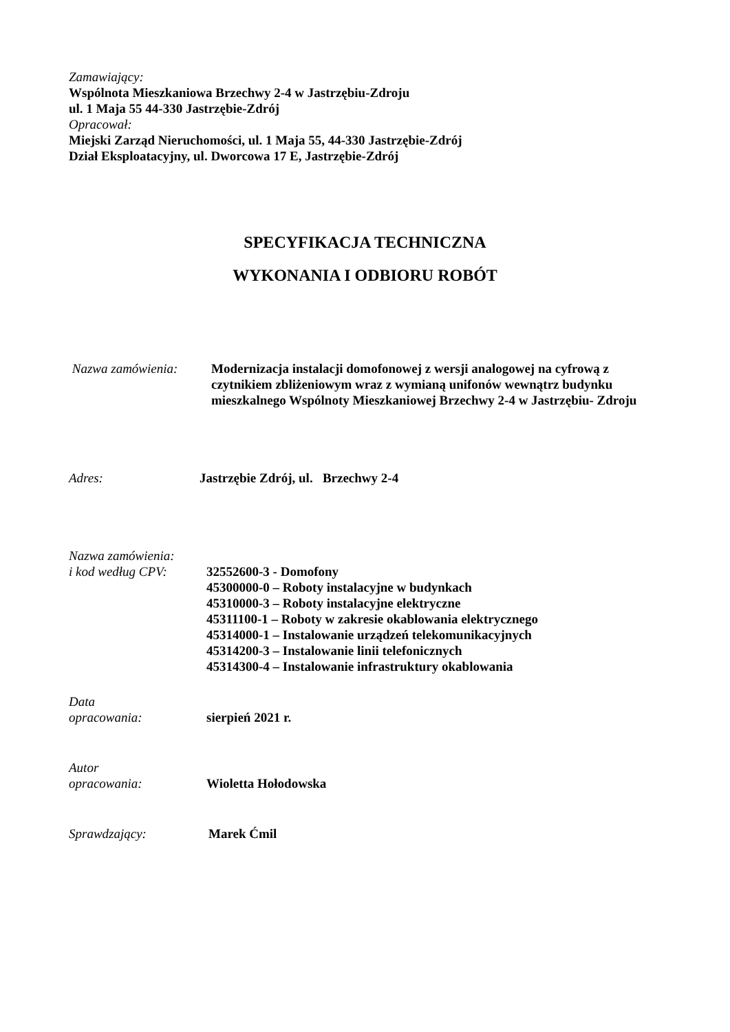Zamawiający:
Wspólnota Mieszkaniowa Brzechwy 2-4 w Jastrzębiu-Zdroju
ul. 1 Maja 55 44-330 Jastrzębie-Zdrój
Opracował:
Miejski Zarząd Nieruchomości, ul. 1 Maja 55, 44-330 Jastrzębie-Zdrój
Dział Eksploatacyjny, ul. Dworcowa 17 E, Jastrzębie-Zdrój
SPECYFIKACJA TECHNICZNA
WYKONANIA I ODBIORU ROBÓT
Nazwa zamówienia: Modernizacja instalacji domofonowej z wersji analogowej na cyfrową z czytnikiem zbliżeniowym wraz z wymianą unifonów wewnątrz budynku mieszkalnego Wspólnoty Mieszkaniowej Brzechwy 2-4 w Jastrzębiu- Zdroju
Adres: Jastrzębie Zdrój, ul. Brzechwy 2-4
Nazwa zamówienia:
i kod według CPV:
32552600-3 - Domofony
45300000-0 – Roboty instalacyjne w budynkach
45310000-3 – Roboty instalacyjne elektryczne
45311100-1 – Roboty w zakresie okablowania elektrycznego
45314000-1 – Instalowanie urządzeń telekomunikacyjnych
45314200-3 – Instalowanie linii telefonicznych
45314300-4 – Instalowanie infrastruktury okablowania
Data
opracowania:
sierpień 2021 r.
Autor
opracowania:
Wioletta Hołodowska
Sprawdzający: Marek Ćmil